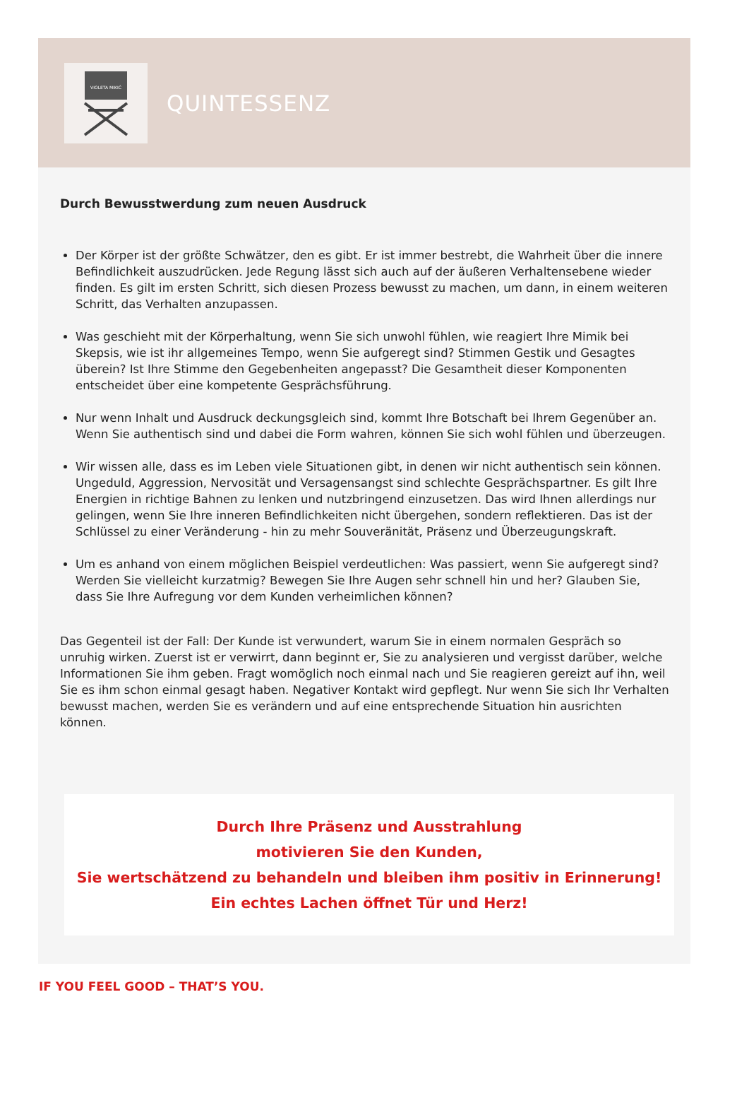VIOLETA MIKIĆ
QUINTESSENZ
Durch Bewusstwerdung zum neuen Ausdruck
Der Körper ist der größte Schwätzer, den es gibt. Er ist immer bestrebt, die Wahrheit über die innere Befindlichkeit auszudrücken. Jede Regung lässt sich auch auf der äußeren Verhaltensebene wieder finden. Es gilt im ersten Schritt, sich diesen Prozess bewusst zu machen, um dann, in einem weiteren Schritt, das Verhalten anzupassen.
Was geschieht mit der Körperhaltung, wenn Sie sich unwohl fühlen, wie reagiert Ihre Mimik bei Skepsis, wie ist ihr allgemeines Tempo, wenn Sie aufgeregt sind? Stimmen Gestik und Gesagtes überein? Ist Ihre Stimme den Gegebenheiten angepasst? Die Gesamtheit dieser Komponenten entscheidet über eine kompetente Gesprächsführung.
Nur wenn Inhalt und Ausdruck deckungsgleich sind, kommt Ihre Botschaft bei Ihrem Gegenüber an. Wenn Sie authentisch sind und dabei die Form wahren, können Sie sich wohl fühlen und überzeugen.
Wir wissen alle, dass es im Leben viele Situationen gibt, in denen wir nicht authentisch sein können. Ungeduld, Aggression, Nervosität und Versagensangst sind schlechte Gesprächspartner. Es gilt Ihre Energien in richtige Bahnen zu lenken und nutzbringend einzusetzen. Das wird Ihnen allerdings nur gelingen, wenn Sie Ihre inneren Befindlichkeiten nicht übergehen, sondern reflektieren. Das ist der Schlüssel zu einer Veränderung - hin zu mehr Souveränität, Präsenz und Überzeugungskraft.
Um es anhand von einem möglichen Beispiel verdeutlichen: Was passiert, wenn Sie aufgeregt sind? Werden Sie vielleicht kurzatmig? Bewegen Sie Ihre Augen sehr schnell hin und her? Glauben Sie, dass Sie Ihre Aufregung vor dem Kunden verheimlichen können?
Das Gegenteil ist der Fall: Der Kunde ist verwundert, warum Sie in einem normalen Gespräch so unruhig wirken. Zuerst ist er verwirrt, dann beginnt er, Sie zu analysieren und vergisst darüber, welche Informationen Sie ihm geben. Fragt womöglich noch einmal nach und Sie reagieren gereizt auf ihn, weil Sie es ihm schon einmal gesagt haben. Negativer Kontakt wird gepflegt. Nur wenn Sie sich Ihr Verhalten bewusst machen, werden Sie es verändern und auf eine entsprechende Situation hin ausrichten können.
Durch Ihre Präsenz und Ausstrahlung
motivieren Sie den Kunden,
Sie wertschätzend zu behandeln und bleiben ihm positiv in Erinnerung!
Ein echtes Lachen öffnet Tür und Herz!
IF YOU FEEL GOOD – THAT’S YOU.